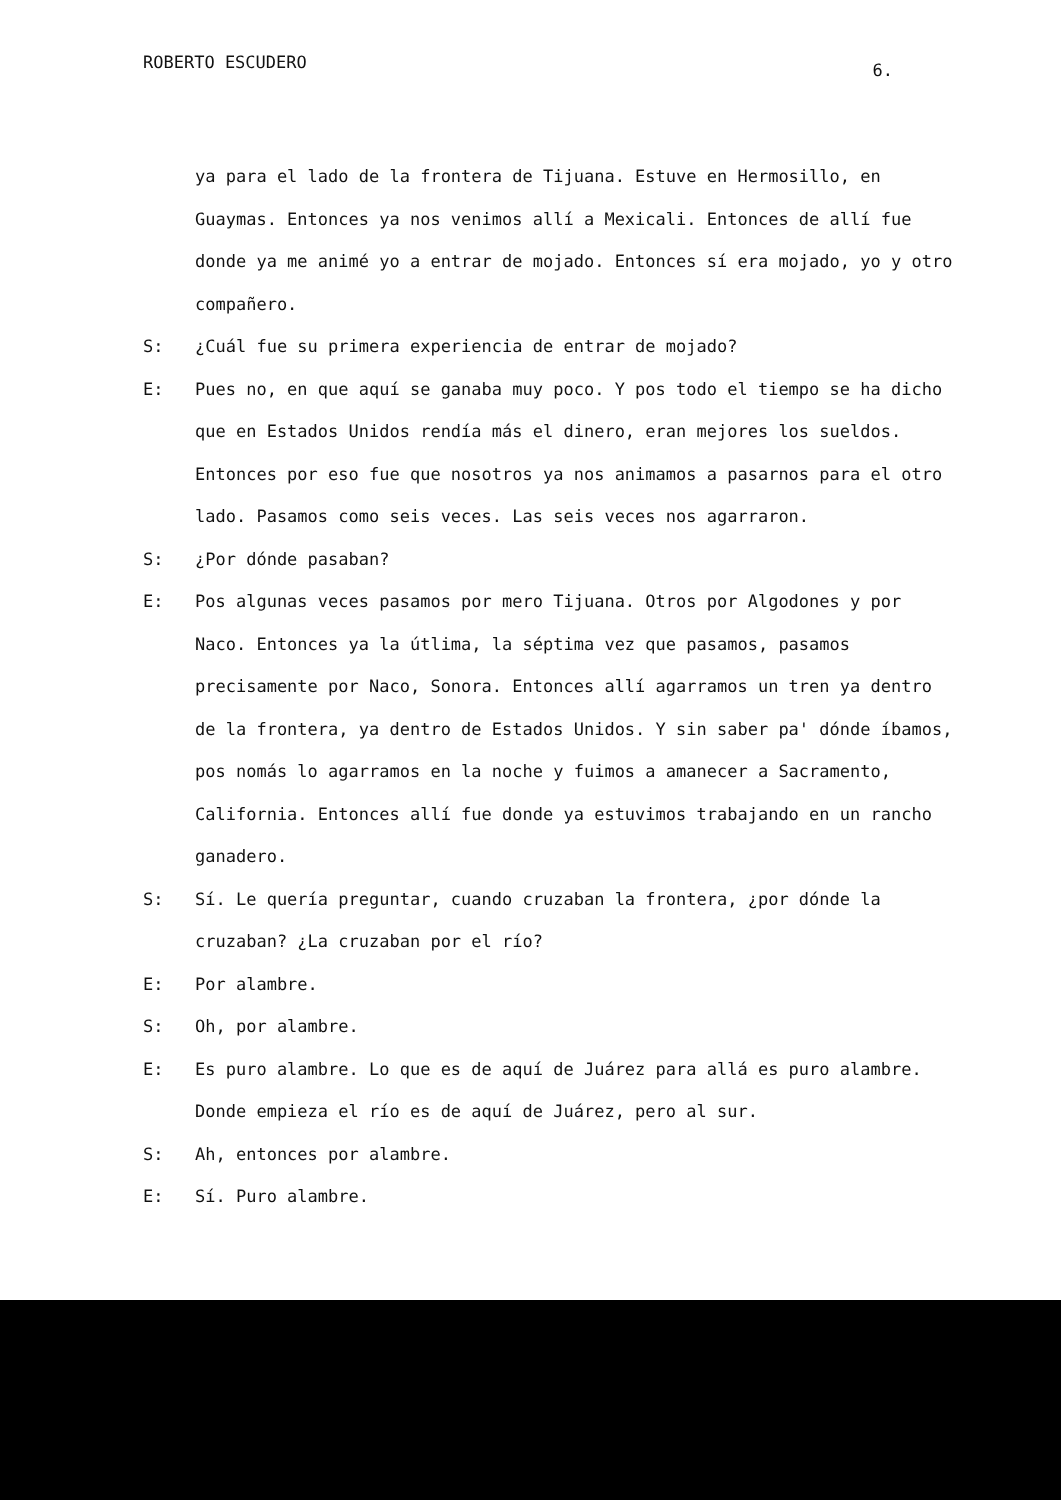ROBERTO ESCUDERO 6.
ya para el lado de la frontera de Tijuana. Estuve en Hermosillo, en Guaymas. Entonces ya nos venimos allí a Mexicali. Entonces de allí fue donde ya me animé yo a entrar de mojado. Entonces sí era mojado, yo y otro compañero.
S: ¿Cuál fue su primera experiencia de entrar de mojado?
E: Pues no, en que aquí se ganaba muy poco. Y pos todo el tiempo se ha dicho que en Estados Unidos rendía más el dinero, eran mejores los sueldos. Entonces por eso fue que nosotros ya nos animamos a pasarnos para el otro lado. Pasamos como seis veces. Las seis veces nos agarraron.
S: ¿Por dónde pasaban?
E: Pos algunas veces pasamos por mero Tijuana. Otros por Algodones y por Naco. Entonces ya la útlima, la séptima vez que pasamos, pasamos precisamente por Naco, Sonora. Entonces allí agarramos un tren ya dentro de la frontera, ya dentro de Estados Unidos. Y sin saber pa' dónde íbamos, pos nomás lo agarramos en la noche y fuimos a amanecer a Sacramento, California. Entonces allí fue donde ya estuvimos trabajando en un rancho ganadero.
S: Sí. Le quería preguntar, cuando cruzaban la frontera, ¿por dónde la cruzaban? ¿La cruzaban por el río?
E: Por alambre.
S: Oh, por alambre.
E: Es puro alambre. Lo que es de aquí de Juárez para allá es puro alambre. Donde empieza el río es de aquí de Juárez, pero al sur.
S: Ah, entonces por alambre.
E: Sí. Puro alambre.